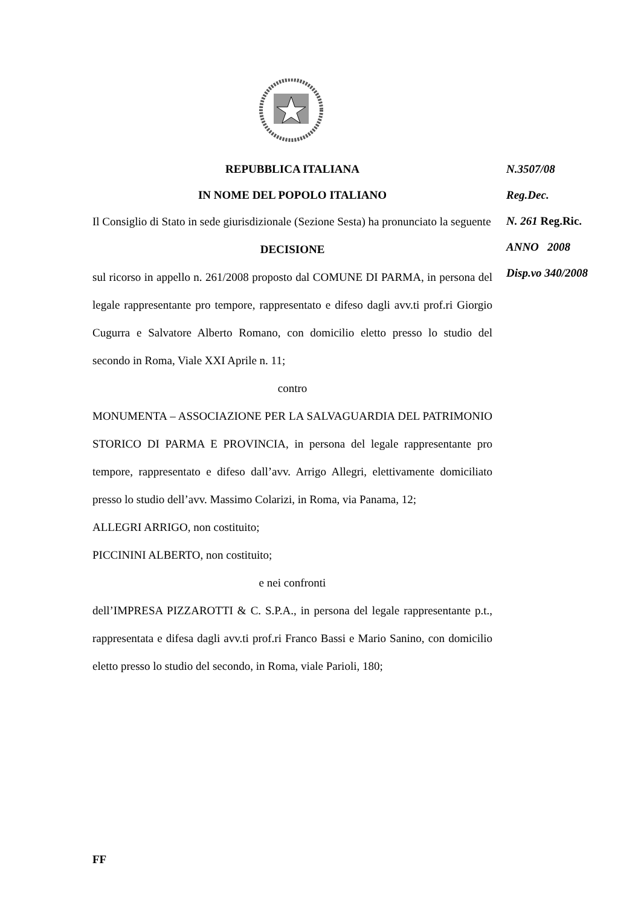REPUBBLICA ITALIANA
IN NOME DEL POPOLO ITALIANO
Il Consiglio di Stato in sede giurisdizionale (Sezione Sesta) ha pronunciato la seguente
DECISIONE
sul ricorso in appello n. 261/2008 proposto dal COMUNE DI PARMA, in persona del legale rappresentante pro tempore, rappresentato e difeso dagli avv.ti prof.ri Giorgio Cugurra e Salvatore Alberto Romano, con domicilio eletto presso lo studio del secondo in Roma, Viale XXI Aprile n. 11;
contro
MONUMENTA – ASSOCIAZIONE PER LA SALVAGUARDIA DEL PATRIMONIO STORICO DI PARMA E PROVINCIA, in persona del legale rappresentante pro tempore, rappresentato e difeso dall’avv. Arrigo Allegri, elettivamente domiciliato presso lo studio dell’avv. Massimo Colarizi, in Roma, via Panama, 12;
ALLEGRI ARRIGO, non costituito;
PICCININI ALBERTO, non costituito;
e nei confronti
dell’IMPRESA PIZZAROTTI & C. S.P.A., in persona del legale rappresentante p.t., rappresentata e difesa dagli avv.ti prof.ri Franco Bassi e Mario Sanino, con domicilio eletto presso lo studio del secondo, in Roma, viale Parioli, 180;
N.3507/08
Reg.Dec.
N. 261 Reg.Ric.
ANNO 2008
Disp.vo 340/2008
FF